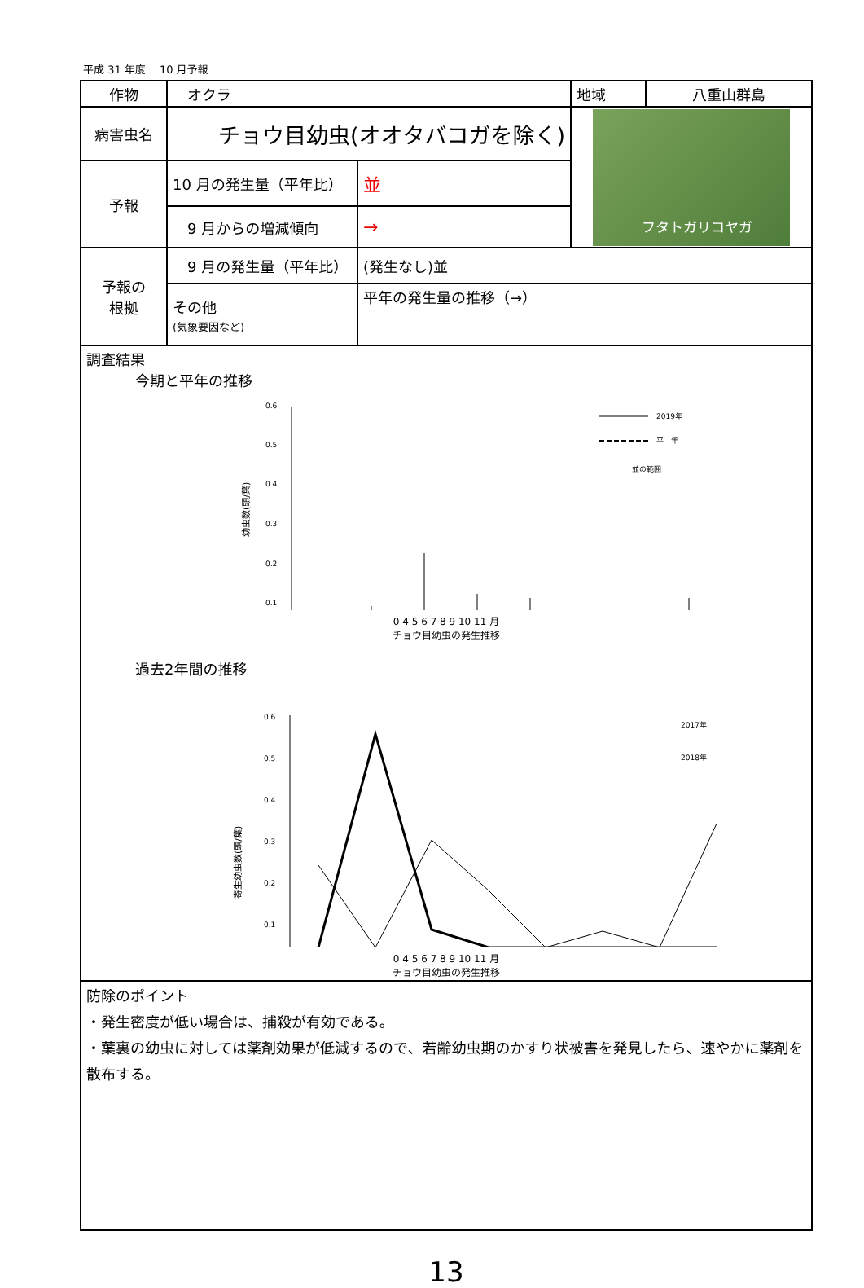平成 31 年度　 10 月予報
| 作物 | オクラ | | 地域 | 八重山群島 |
| 病害虫名 | チョウ目幼虫(オオタバコガを除く) | | フタトガリコヤガ | |
| 予報 | 10 月の発生量（平年比） | 並 | | |
| | 9 月からの増減傾向 | → | | |
| 予報の 根拠 | 9 月の発生量（平年比） | (発生なし)並 | | |
| | その他 (気象要因など) | 平年の発生量の推移（→） | | |
| 調査結果 今期と平年の推移 0.6 0.5 0.4 0.3 0.2 0.1 2019年 平 年 並の範囲 幼虫数(頭/葉) 0 4 5 6 7 8 9 10 11 月 チョウ目幼虫の発生推移 過去2年間の推移 0.6 0.5 0.4 0.3 0.2 0.1 2017年 2018年 寄生幼虫数(頭/葉) 0 4 5 6 7 8 9 10 11 月 チョウ目幼虫の発生推移 | | | | |
| 防除のポイント ・発生密度が低い場合は、捕殺が有効である。 ・葉裏の幼虫に対しては薬剤効果が低減するので、若齢幼虫期のかすり状被害を発見したら、速やかに薬剤を散布する。 | | | | |
13